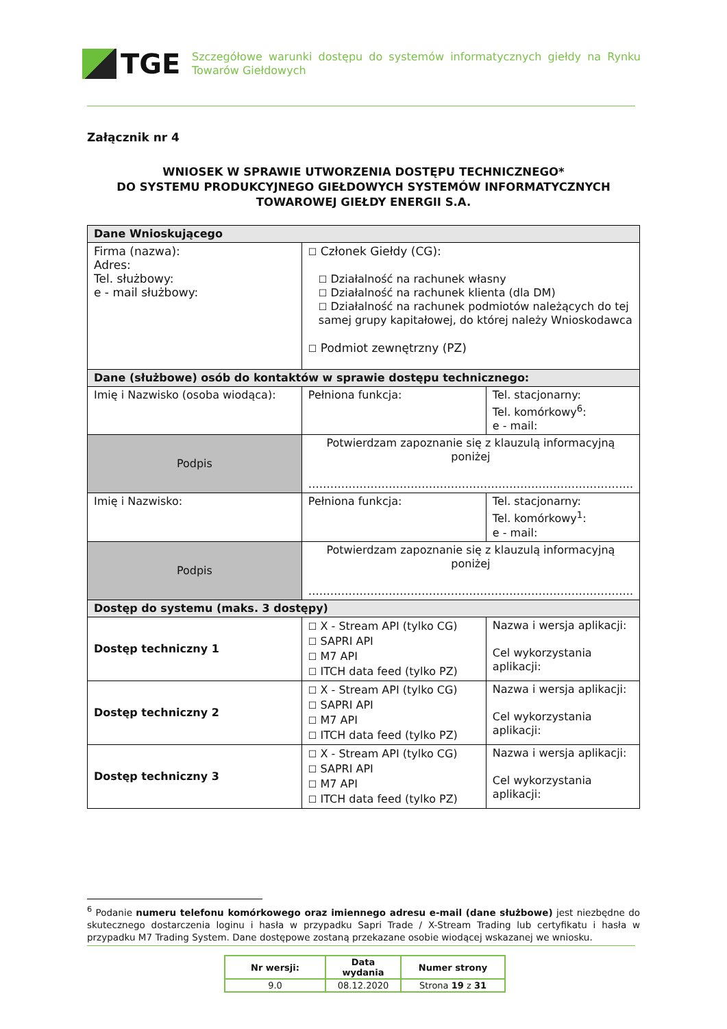TGE
Szczegółowe warunki dostępu do systemów informatycznych giełdy na Rynku Towarów Giełdowych
Załącznik nr 4
WNIOSEK W SPRAWIE UTWORZENIA DOSTĘPU TECHNICZNEGO*
DO SYSTEMU PRODUKCYJNEGO GIEŁDOWYCH SYSTEMÓW INFORMATYCZNYCH
TOWAROWEJ GIEŁDY ENERGII S.A.
| Dane Wnioskującego | | |
| Firma (nazwa): Adres: Tel. służbowy: e - mail służbowy: | ☐ Członek Giełdy (CG): ☐ Działalność na rachunek własny ☐ Działalność na rachunek klienta (dla DM) ☐ Działalność na rachunek podmiotów należących do tej samej grupy kapitałowej, do której należy Wnioskodawca ☐ Podmiot zewnętrzny (PZ) | |
| Dane (służbowe) osób do kontaktów w sprawie dostępu technicznego: | | |
| Imię i Nazwisko (osoba wiodąca): | Pełniona funkcja: | Tel. stacjonarny: Tel. komórkowy<sup>6</sup>: e - mail: |
| Podpis | Potwierdzam zapoznanie się z klauzulą informacyjną poniżej …………………………………………………………………………….. | |
| Imię i Nazwisko: | Pełniona funkcja: | Tel. stacjonarny: Tel. komórkowy<sup>1</sup>: e - mail: |
| Podpis | Potwierdzam zapoznanie się z klauzulą informacyjną poniżej …………………………………………………………………………….. | |
| Dostęp do systemu (maks. 3 dostępy) | | |
| Dostęp techniczny 1 | ☐ X - Stream API (tylko CG) ☐ SAPRI API ☐ M7 API ☐ ITCH data feed (tylko PZ) | Nazwa i wersja aplikacji: Cel wykorzystania aplikacji: |
| Dostęp techniczny 2 | ☐ X - Stream API (tylko CG) ☐ SAPRI API ☐ M7 API ☐ ITCH data feed (tylko PZ) | Nazwa i wersja aplikacji: Cel wykorzystania aplikacji: |
| Dostęp techniczny 3 | ☐ X - Stream API (tylko CG) ☐ SAPRI API ☐ M7 API ☐ ITCH data feed (tylko PZ) | Nazwa i wersja aplikacji: Cel wykorzystania aplikacji: |
<sup>6</sup> Podanie numeru telefonu komórkowego oraz imiennego adresu e-mail (dane służbowe) jest niezbędne do skutecznego dostarczenia loginu i hasła w przypadku Sapri Trade / X-Stream Trading lub certyfikatu i hasła w przypadku M7 Trading System. Dane dostępowe zostaną przekazane osobie wiodącej wskazanej we wniosku.
| Nr wersji: | Data wydania | Numer strony |
| 9.0 | 08.12.2020 | Strona 19 z 31 |